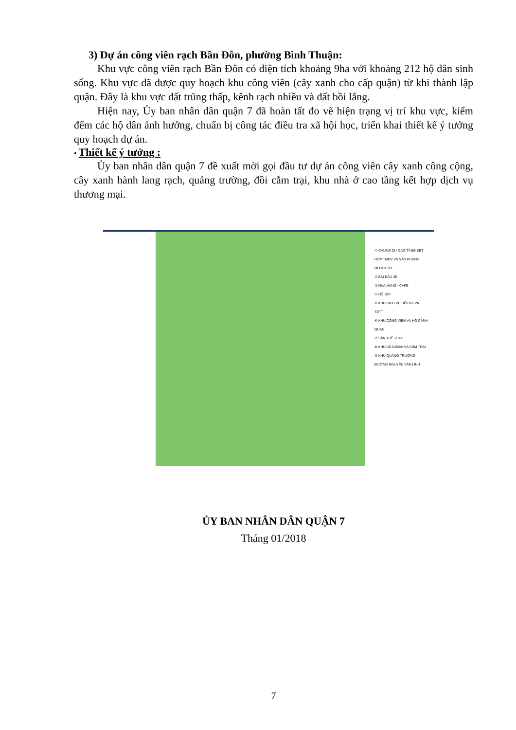3) Dự án công viên rạch Bần Đôn, phường Bình Thuận:
Khu vực công viên rạch Bần Đôn có diện tích khoảng 9ha với khoảng 212 hộ dân sinh sống. Khu vực đã được quy hoạch khu công viên (cây xanh cho cấp quận) từ khi thành lập quận. Đây là khu vực đất trũng thấp, kênh rạch nhiều và đất bồi lắng.
Hiện nay, Ủy ban nhân dân quận 7 đã hoàn tất đo vẽ hiện trạng vị trí khu vực, kiểm đếm các hộ dân ảnh hưởng, chuẩn bị công tác điều tra xã hội học, triển khai thiết kế ý tưởng quy hoạch dự án.
• Thiết kế ý tưởng :
Ủy ban nhân dân quận 7 đề xuất mời gọi đầu tư dự án công viên cây xanh công cộng, cây xanh hành lang rạch, quảng trường, đồi cắm trại, khu nhà ở cao tầng kết hợp dịch vụ thương mại.
① CHUNG CƯ CAO TẦNG KẾT HỢP TMDV VÀ VĂN PHÒNG OFFICETEL
② BÃI ĐẬU XE
③ NHÀ HÀNG - CAFE
④ HỒ BƠI
⑤ KHU DỊCH VỤ HỒ BƠI VÀ TDTT
⑥ KHU CÔNG VIÊN VÀ HỒ CẢNH QUAN
⑦ SÂN THỂ THAO
⑧ KHU DÃ NGOẠI VÀ CẮM TRẠI
⑨ KHU QUẢNG TRƯỜNG
ĐƯỜNG NGUYỄN VĂN LINH
ỦY BAN NHÂN DÂN QUẬN 7
Tháng 01/2018
7